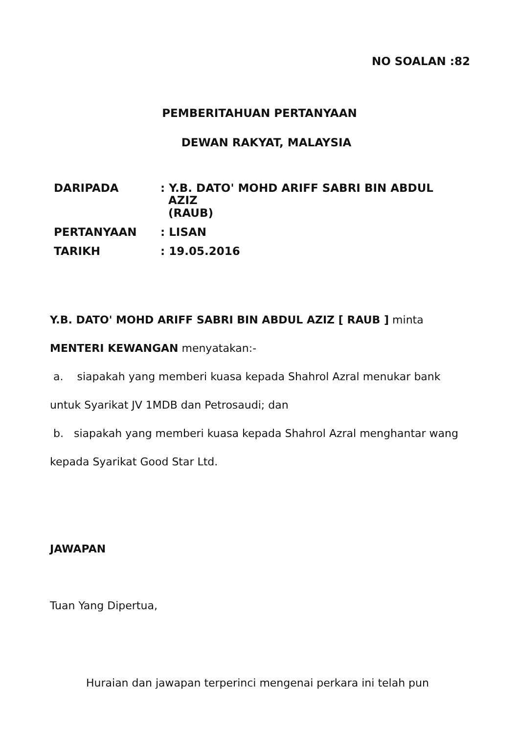NO SOALAN :82
PEMBERITAHUAN PERTANYAAN
DEWAN RAKYAT, MALAYSIA
| DARIPADA | : Y.B. DATO' MOHD ARIFF SABRI BIN ABDUL AZIZ (RAUB) |
| PERTANYAAN | : LISAN |
| TARIKH | : 19.05.2016 |
Y.B. DATO' MOHD ARIFF SABRI BIN ABDUL AZIZ [ RAUB ] minta MENTERI KEWANGAN menyatakan:-
a. siapakah yang memberi kuasa kepada Shahrol Azral menukar bank untuk Syarikat JV 1MDB dan Petrosaudi; dan
b. siapakah yang memberi kuasa kepada Shahrol Azral menghantar wang kepada Syarikat Good Star Ltd.
JAWAPAN
Tuan Yang Dipertua,
Huraian dan jawapan terperinci mengenai perkara ini telah pun